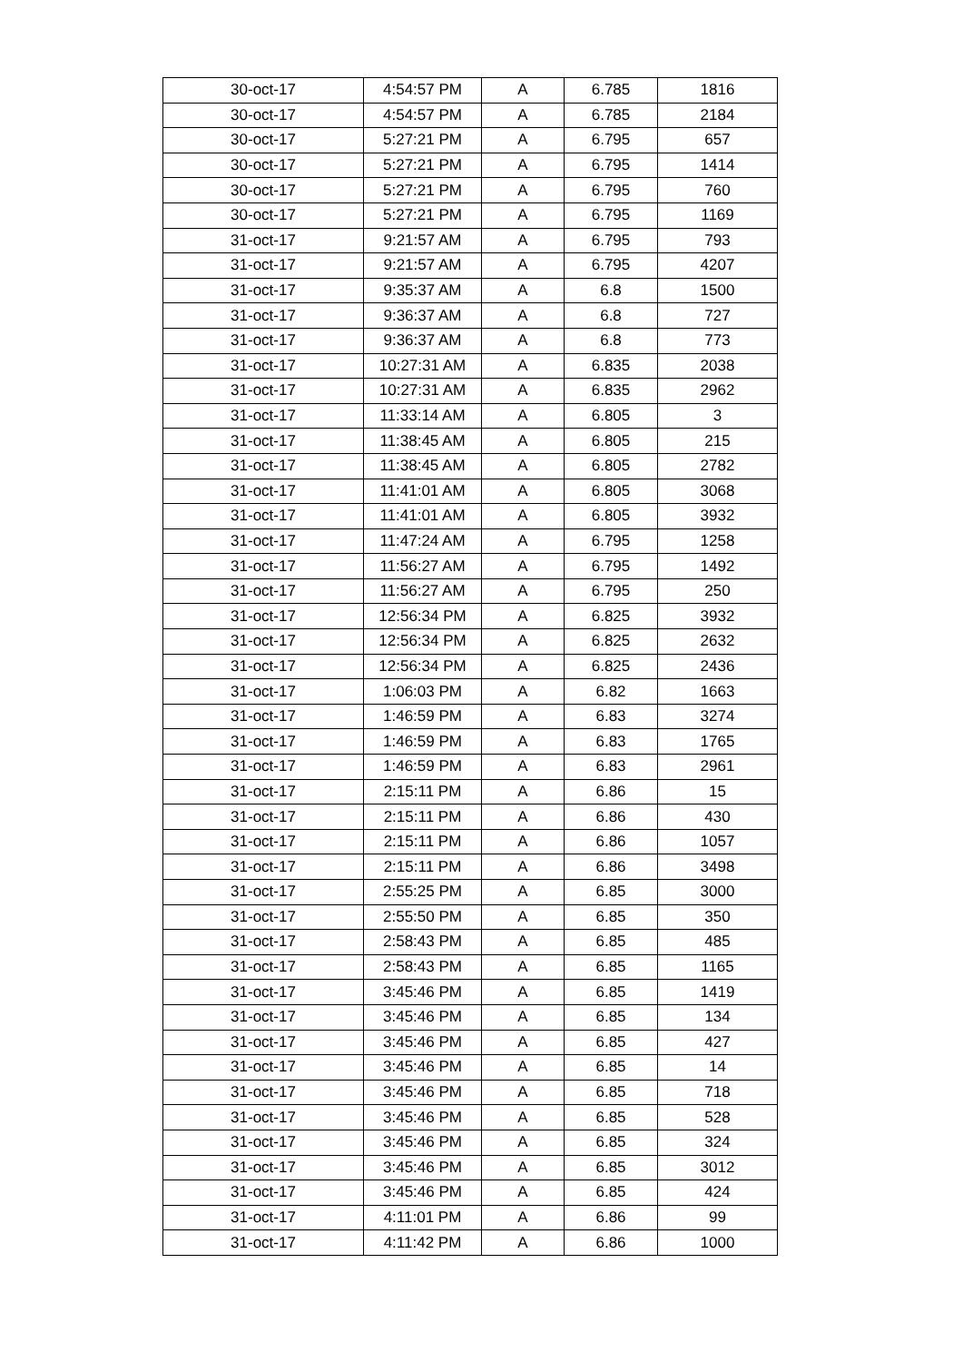| 30-oct-17 | 4:54:57 PM | A | 6.785 | 1816 |
| 30-oct-17 | 4:54:57 PM | A | 6.785 | 2184 |
| 30-oct-17 | 5:27:21 PM | A | 6.795 | 657 |
| 30-oct-17 | 5:27:21 PM | A | 6.795 | 1414 |
| 30-oct-17 | 5:27:21 PM | A | 6.795 | 760 |
| 30-oct-17 | 5:27:21 PM | A | 6.795 | 1169 |
| 31-oct-17 | 9:21:57 AM | A | 6.795 | 793 |
| 31-oct-17 | 9:21:57 AM | A | 6.795 | 4207 |
| 31-oct-17 | 9:35:37 AM | A | 6.8 | 1500 |
| 31-oct-17 | 9:36:37 AM | A | 6.8 | 727 |
| 31-oct-17 | 9:36:37 AM | A | 6.8 | 773 |
| 31-oct-17 | 10:27:31 AM | A | 6.835 | 2038 |
| 31-oct-17 | 10:27:31 AM | A | 6.835 | 2962 |
| 31-oct-17 | 11:33:14 AM | A | 6.805 | 3 |
| 31-oct-17 | 11:38:45 AM | A | 6.805 | 215 |
| 31-oct-17 | 11:38:45 AM | A | 6.805 | 2782 |
| 31-oct-17 | 11:41:01 AM | A | 6.805 | 3068 |
| 31-oct-17 | 11:41:01 AM | A | 6.805 | 3932 |
| 31-oct-17 | 11:47:24 AM | A | 6.795 | 1258 |
| 31-oct-17 | 11:56:27 AM | A | 6.795 | 1492 |
| 31-oct-17 | 11:56:27 AM | A | 6.795 | 250 |
| 31-oct-17 | 12:56:34 PM | A | 6.825 | 3932 |
| 31-oct-17 | 12:56:34 PM | A | 6.825 | 2632 |
| 31-oct-17 | 12:56:34 PM | A | 6.825 | 2436 |
| 31-oct-17 | 1:06:03 PM | A | 6.82 | 1663 |
| 31-oct-17 | 1:46:59 PM | A | 6.83 | 3274 |
| 31-oct-17 | 1:46:59 PM | A | 6.83 | 1765 |
| 31-oct-17 | 1:46:59 PM | A | 6.83 | 2961 |
| 31-oct-17 | 2:15:11 PM | A | 6.86 | 15 |
| 31-oct-17 | 2:15:11 PM | A | 6.86 | 430 |
| 31-oct-17 | 2:15:11 PM | A | 6.86 | 1057 |
| 31-oct-17 | 2:15:11 PM | A | 6.86 | 3498 |
| 31-oct-17 | 2:55:25 PM | A | 6.85 | 3000 |
| 31-oct-17 | 2:55:50 PM | A | 6.85 | 350 |
| 31-oct-17 | 2:58:43 PM | A | 6.85 | 485 |
| 31-oct-17 | 2:58:43 PM | A | 6.85 | 1165 |
| 31-oct-17 | 3:45:46 PM | A | 6.85 | 1419 |
| 31-oct-17 | 3:45:46 PM | A | 6.85 | 134 |
| 31-oct-17 | 3:45:46 PM | A | 6.85 | 427 |
| 31-oct-17 | 3:45:46 PM | A | 6.85 | 14 |
| 31-oct-17 | 3:45:46 PM | A | 6.85 | 718 |
| 31-oct-17 | 3:45:46 PM | A | 6.85 | 528 |
| 31-oct-17 | 3:45:46 PM | A | 6.85 | 324 |
| 31-oct-17 | 3:45:46 PM | A | 6.85 | 3012 |
| 31-oct-17 | 3:45:46 PM | A | 6.85 | 424 |
| 31-oct-17 | 4:11:01 PM | A | 6.86 | 99 |
| 31-oct-17 | 4:11:42 PM | A | 6.86 | 1000 |